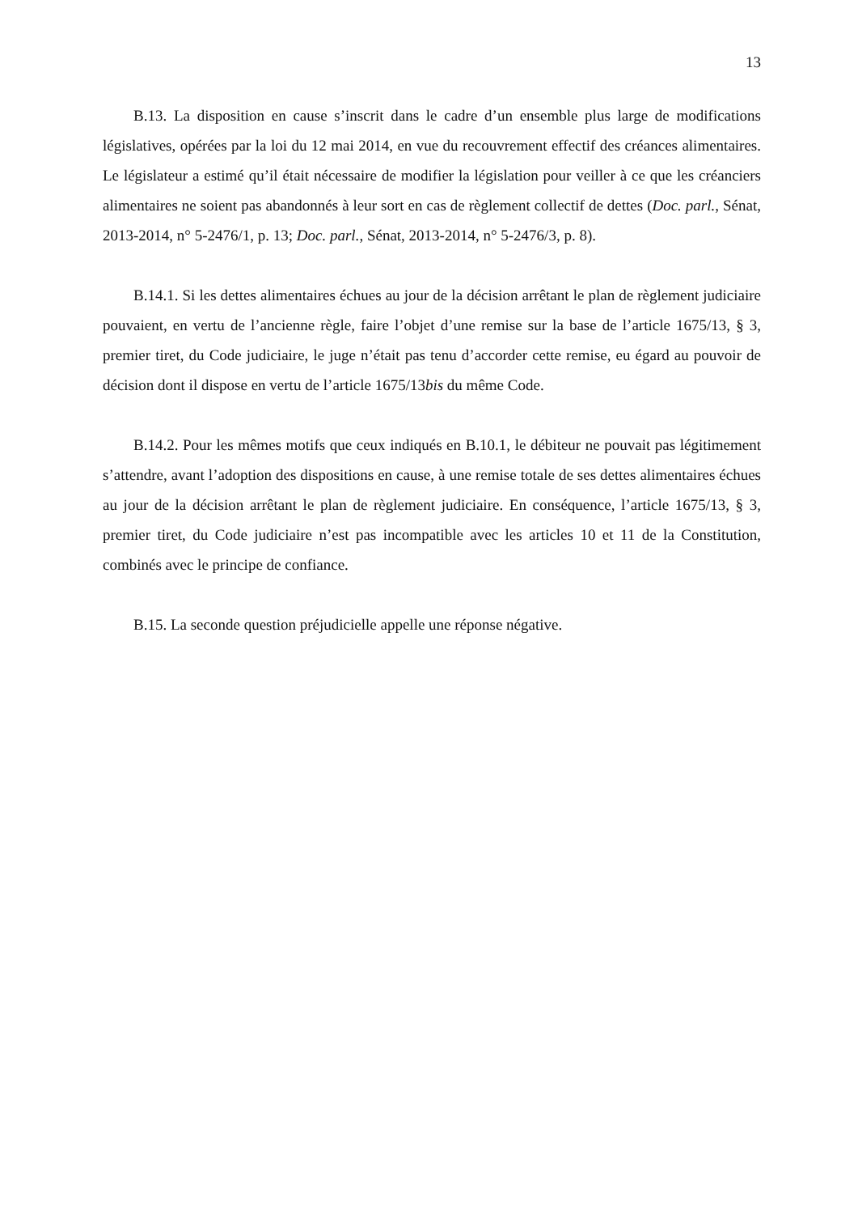13
B.13. La disposition en cause s’inscrit dans le cadre d’un ensemble plus large de modifications législatives, opérées par la loi du 12 mai 2014, en vue du recouvrement effectif des créances alimentaires. Le législateur a estimé qu’il était nécessaire de modifier la législation pour veiller à ce que les créanciers alimentaires ne soient pas abandonnés à leur sort en cas de règlement collectif de dettes (Doc. parl., Sénat, 2013-2014, n° 5-2476/1, p. 13; Doc. parl., Sénat, 2013-2014, n° 5-2476/3, p. 8).
B.14.1. Si les dettes alimentaires échues au jour de la décision arrêtant le plan de règlement judiciaire pouvaient, en vertu de l’ancienne règle, faire l’objet d’une remise sur la base de l’article 1675/13, § 3, premier tiret, du Code judiciaire, le juge n’était pas tenu d’accorder cette remise, eu égard au pouvoir de décision dont il dispose en vertu de l’article 1675/13bis du même Code.
B.14.2. Pour les mêmes motifs que ceux indiqués en B.10.1, le débiteur ne pouvait pas légitimement s’attendre, avant l’adoption des dispositions en cause, à une remise totale de ses dettes alimentaires échues au jour de la décision arrêtant le plan de règlement judiciaire. En conséquence, l’article 1675/13, § 3, premier tiret, du Code judiciaire n’est pas incompatible avec les articles 10 et 11 de la Constitution, combinés avec le principe de confiance.
B.15. La seconde question préjudicielle appelle une réponse négative.